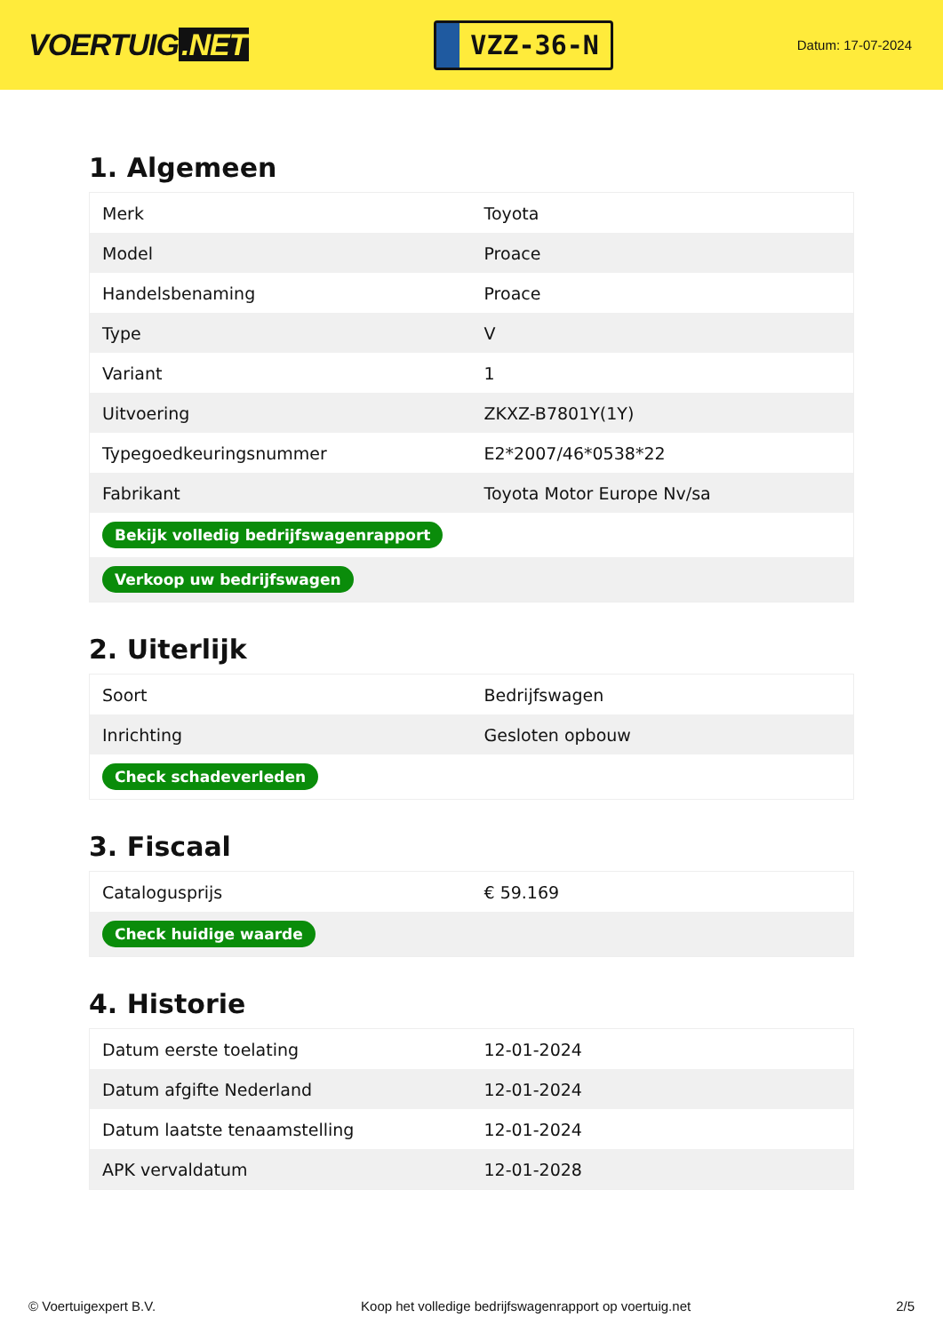VOERTUIG.NET
VZZ-36-N
Datum: 17-07-2024
1. Algemeen
| Merk | Toyota |
| Model | Proace |
| Handelsbenaming | Proace |
| Type | V |
| Variant | 1 |
| Uitvoering | ZKXZ-B7801Y(1Y) |
| Typegoedkeuringsnummer | E2*2007/46*0538*22 |
| Fabrikant | Toyota Motor Europe Nv/sa |
| Bekijk volledig bedrijfswagenrapport | |
| Verkoop uw bedrijfswagen | |
2. Uiterlijk
| Soort | Bedrijfswagen |
| Inrichting | Gesloten opbouw |
| Check schadeverleden | |
3. Fiscaal
| Catalogusprijs | € 59.169 |
| Check huidige waarde | |
4. Historie
| Datum eerste toelating | 12-01-2024 |
| Datum afgifte Nederland | 12-01-2024 |
| Datum laatste tenaamstelling | 12-01-2024 |
| APK vervaldatum | 12-01-2028 |
© Voertuigexpert B.V. Koop het volledige bedrijfswagenrapport op voertuig.net 2/5